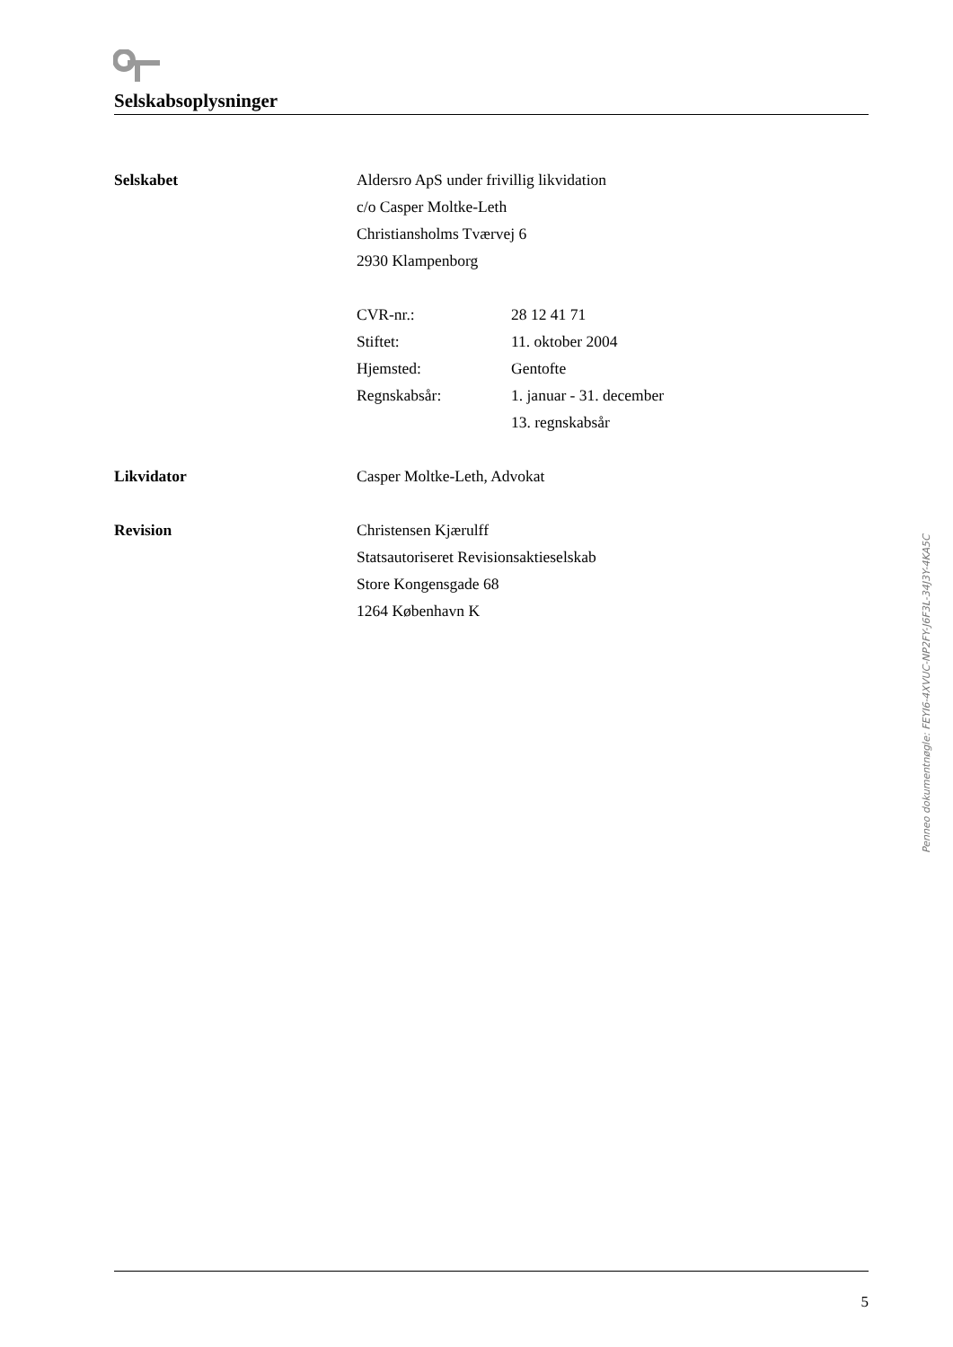Selskabsoplysninger
Selskabet Aldersro ApS under frivillig likvidation
c/o Casper Moltke-Leth
Christiansholms Tværvej 6
2930 Klampenborg
CVR-nr.: 28 12 41 71
Stiftet: 11. oktober 2004
Hjemsted: Gentofte
Regnskabsår: 1. januar - 31. december
13. regnskabsår
Likvidator Casper Moltke-Leth, Advokat
Revision Christensen Kjærulff
Statsautoriseret Revisionsaktieselskab
Store Kongensgade 68
1264 København K
5
Penneo dokumentnøgle: FEYI6-4XVUC-NP2FY-J6F3L-34J3Y-4KA5C